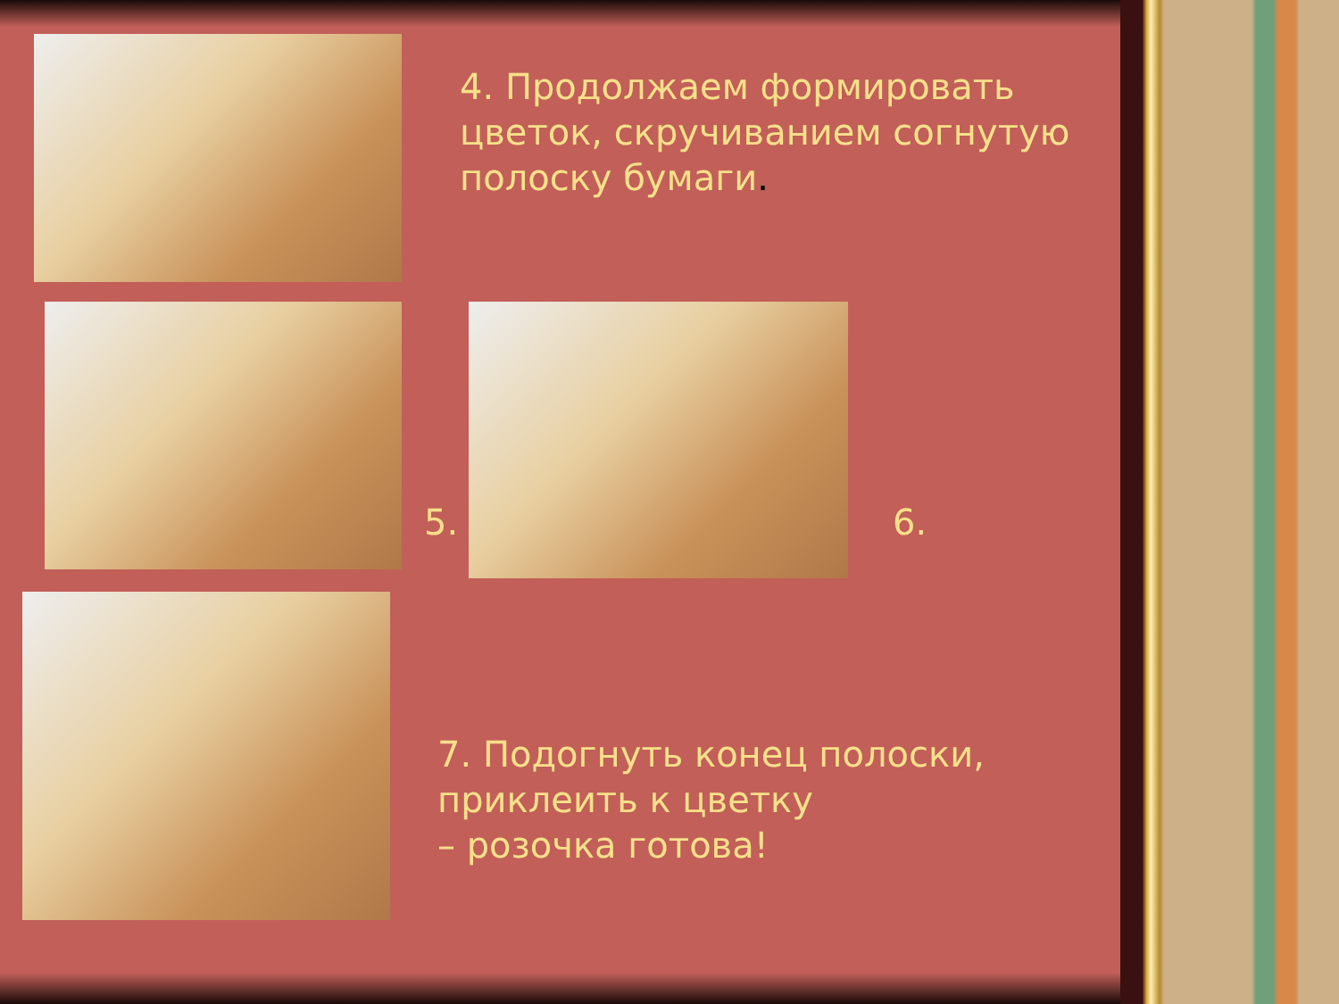4. Продолжаем формировать
цветок, скручиванием согнутую
полоску бумаги.
5. 6.
7. Подогнуть конец полоски,
приклеить к цветку
– розочка готова!